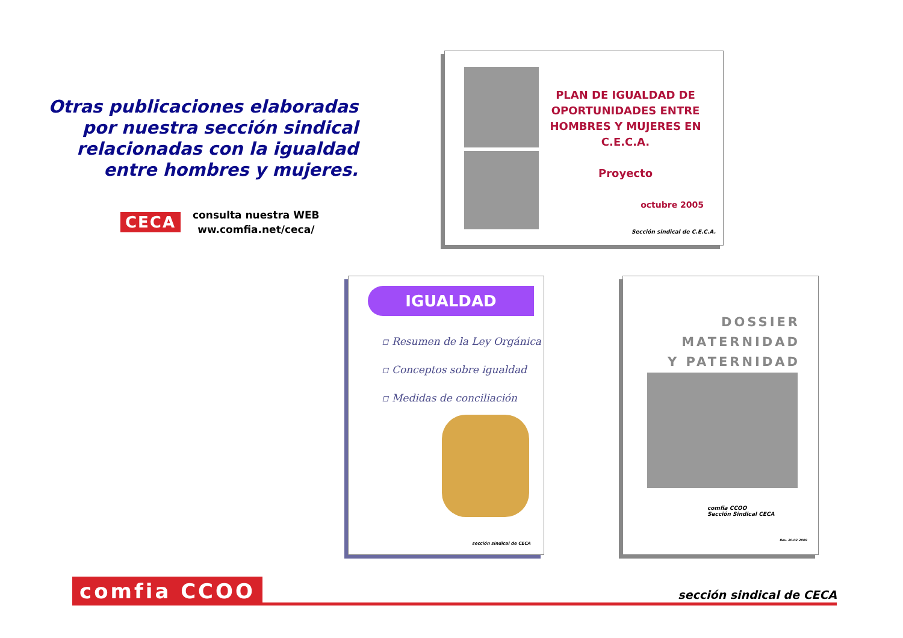Otras publicaciones elaboradas por nuestra sección sindical relacionadas con la igualdad entre hombres y mujeres.
CECA
consulta nuestra WEB
ww.comfia.net/ceca/
PLAN DE IGUALDAD DE OPORTUNIDADES ENTRE HOMBRES Y MUJERES EN C.E.C.A.
Proyecto
octubre 2005
Sección sindical de C.E.C.A.
IGUALDAD
▫ Resumen de la Ley Orgánica
▫ Conceptos sobre igualdad
▫ Medidas de conciliación
sección sindical de CECA
DOSSIER
MATERNIDAD
Y PATERNIDAD
comfia CCOO
Sección Sindical CECA
Rev. 20.02.2009
comfia CCOO
sección sindical de CECA